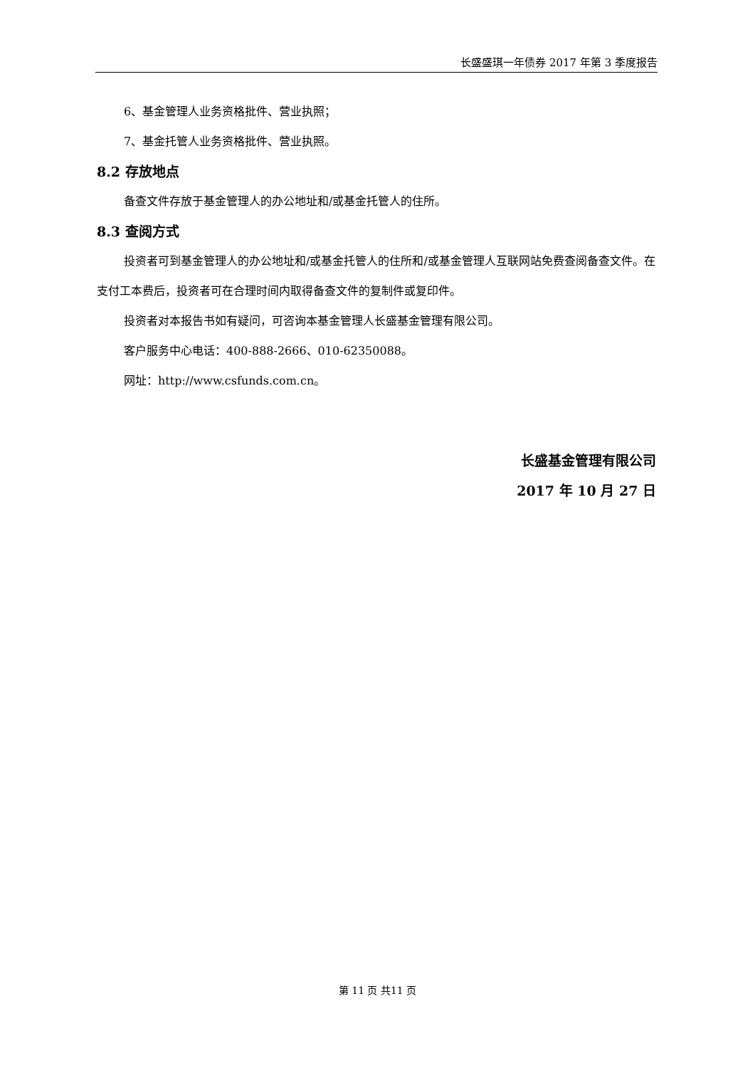长盛盛琪一年债券 2017 年第 3 季度报告
6、基金管理人业务资格批件、营业执照；
7、基金托管人业务资格批件、营业执照。
8.2 存放地点
备查文件存放于基金管理人的办公地址和/或基金托管人的住所。
8.3 查阅方式
投资者可到基金管理人的办公地址和/或基金托管人的住所和/或基金管理人互联网站免费查阅备查文件。在支付工本费后，投资者可在合理时间内取得备查文件的复制件或复印件。
投资者对本报告书如有疑问，可咨询本基金管理人长盛基金管理有限公司。
客户服务中心电话：400-888-2666、010-62350088。
网址：http://www.csfunds.com.cn。
长盛基金管理有限公司
2017 年 10 月 27 日
第 11 页 共11 页